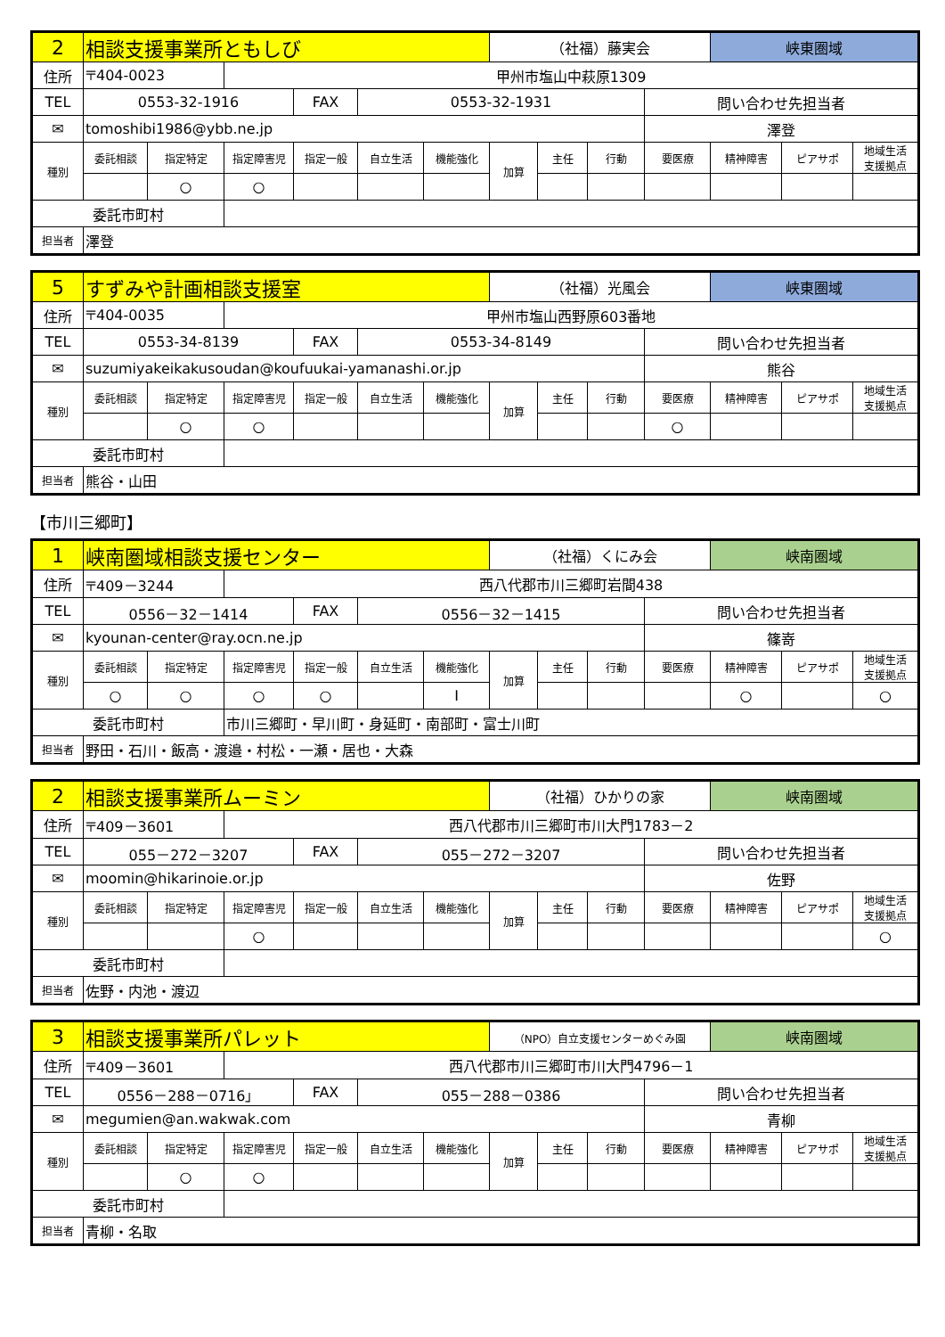| 2 | 相談支援事業所ともしび | | | | | | （社福）藤実会 | | | | 峡東圏域 | | |
| 住所 | 〒404-0023 | | 甲州市塩山中萩原1309 | | | | | | | | | | |
| TEL | 0553-32-1916 | | | FAX | 0553-32-1931 | | | | | 問い合わせ先担当者 | | | |
| ✉ | tomoshibi1986@ybb.ne.jp | | | | | | | | | 澤登 | | | |
| 種別 | 委託相談 | 指定特定 | 指定障害児 | 指定一般 | 自立生活 | 機能強化 | 加算 | 主任 | 行動 | 要医療 | 精神障害 | ピアサポ | 地域生活 支援拠点 |
| | | ○ | ○ | | | | | | | | | | |
| 委託市町村 | | | | | | | | | | | | | |
| 担当者 | 澤登 | | | | | | | | | | | | |
| 5 | すずみや計画相談支援室 | | | | | | （社福）光風会 | | | | 峡東圏域 | | |
| 住所 | 〒404-0035 | | 甲州市塩山西野原603番地 | | | | | | | | | | |
| TEL | 0553-34-8139 | | | FAX | 0553-34-8149 | | | | | 問い合わせ先担当者 | | | |
| ✉ | suzumiyakeikakusoudan@koufuukai-yamanashi.or.jp | | | | | | | | | 熊谷 | | | |
| 種別 | 委託相談 | 指定特定 | 指定障害児 | 指定一般 | 自立生活 | 機能強化 | 加算 | 主任 | 行動 | 要医療 | 精神障害 | ピアサポ | 地域生活 支援拠点 |
| | | ○ | ○ | | | | | | | ○ | | | |
| 委託市町村 | | | | | | | | | | | | | |
| 担当者 | 熊谷・山田 | | | | | | | | | | | | |
【市川三郷町】
| 1 | 峡南圏域相談支援センター | | | | | | （社福）くにみ会 | | | | 峡南圏域 | | |
| 住所 | 〒409－3244 | | 西八代郡市川三郷町岩間438 | | | | | | | | | | |
| TEL | 0556－32－1414 | | | FAX | 0556－32－1415 | | | | | 問い合わせ先担当者 | | | |
| ✉ | kyounan-center@ray.ocn.ne.jp | | | | | | | | | 篠嵜 | | | |
| 種別 | 委託相談 | 指定特定 | 指定障害児 | 指定一般 | 自立生活 | 機能強化 | 加算 | 主任 | 行動 | 要医療 | 精神障害 | ピアサポ | 地域生活 支援拠点 |
| | ○ | ○ | ○ | ○ | | I | | | | | ○ | | ○ |
| 委託市町村 | | | 市川三郷町・早川町・身延町・南部町・富士川町 | | | | | | | | | | |
| 担当者 | 野田・石川・飯高・渡邉・村松・一瀬・居也・大森 | | | | | | | | | | | | |
| 2 | 相談支援事業所ムーミン | | | | | | （社福）ひかりの家 | | | | 峡南圏域 | | |
| 住所 | 〒409－3601 | | 西八代郡市川三郷町市川大門1783－2 | | | | | | | | | | |
| TEL | 055－272－3207 | | | FAX | 055－272－3207 | | | | | 問い合わせ先担当者 | | | |
| ✉ | moomin@hikarinoie.or.jp | | | | | | | | | 佐野 | | | |
| 種別 | 委託相談 | 指定特定 | 指定障害児 | 指定一般 | 自立生活 | 機能強化 | 加算 | 主任 | 行動 | 要医療 | 精神障害 | ピアサポ | 地域生活 支援拠点 |
| | | | ○ | | | | | | | | | | ○ |
| 委託市町村 | | | | | | | | | | | | | |
| 担当者 | 佐野・内池・渡辺 | | | | | | | | | | | | |
| 3 | 相談支援事業所パレット | | | | | | （NPO）自立支援センターめぐみ園 | | | | 峡南圏域 | | |
| 住所 | 〒409－3601 | | 西八代郡市川三郷町市川大門4796－1 | | | | | | | | | | |
| TEL | 0556－288－0716」 | | | FAX | 055－288－0386 | | | | | 問い合わせ先担当者 | | | |
| ✉ | megumien@an.wakwak.com | | | | | | | | | 青柳 | | | |
| 種別 | 委託相談 | 指定特定 | 指定障害児 | 指定一般 | 自立生活 | 機能強化 | 加算 | 主任 | 行動 | 要医療 | 精神障害 | ピアサポ | 地域生活 支援拠点 |
| | | ○ | ○ | | | | | | | | | | |
| 委託市町村 | | | | | | | | | | | | | |
| 担当者 | 青柳・名取 | | | | | | | | | | | | |